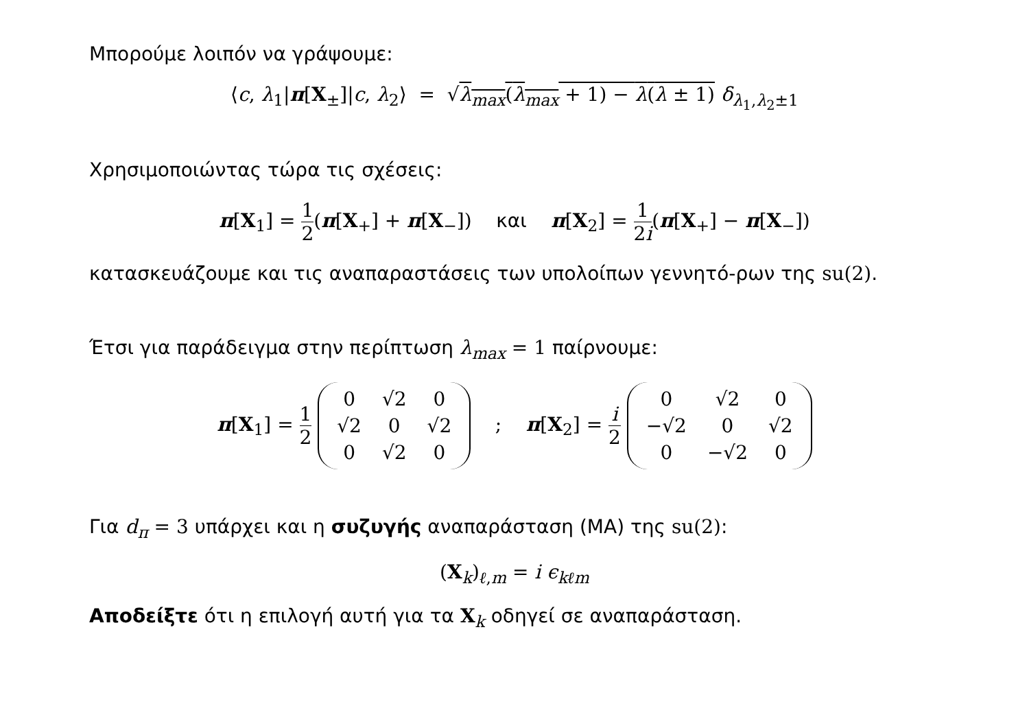Μπορούμε λοιπόν να γράψουμε:
⟨c, λ<sub>1</sub>|π[X<sub>±</sub>]|c, λ<sub>2</sub>⟩ = √λ<sub>max</sub>(λ<sub>max</sub> + 1) − λ(λ ± 1) δ<sub>λ<sub>1</sub>,λ<sub>2</sub>±1</sub>
Χρησιμοποιώντας τώρα τις σχέσεις:
π[X<sub>1</sub>] = 1 2(π[X<sub>+</sub>] + π[X<sub>−</sub>]) και π[X<sub>2</sub>] = 1 2i(π[X<sub>+</sub>] − π[X<sub>−</sub>])
κατασκευάζουμε και τις αναπαραστάσεις των υπολοίπων γεννητό-ρων της su(2).
Έτσι για παράδειγμα στην περίπτωση λ<sub>max</sub> = 1 παίρνουμε:
π[X<sub>1</sub>] = 1 2
| 0 | √2 | 0 |
| √2 | 0 | √2 |
| 0 | √2 | 0 |
; π[X<sub>2</sub>] = i 2
| 0 | √2 | 0 |
| −√2 | 0 | √2 |
| 0 | −√2 | 0 |
Για d<sub>π</sub> = 3 υπάρχει και η συζυγής αναπαράσταση (ΜΑ) της su(2):
(X<sub>k</sub>)<sub>ℓ,m</sub> = i ϵ<sub>kℓm</sub>
Αποδείξτε ότι η επιλογή αυτή για τα X<sub>k</sub> οδηγεί σε αναπαράσταση.